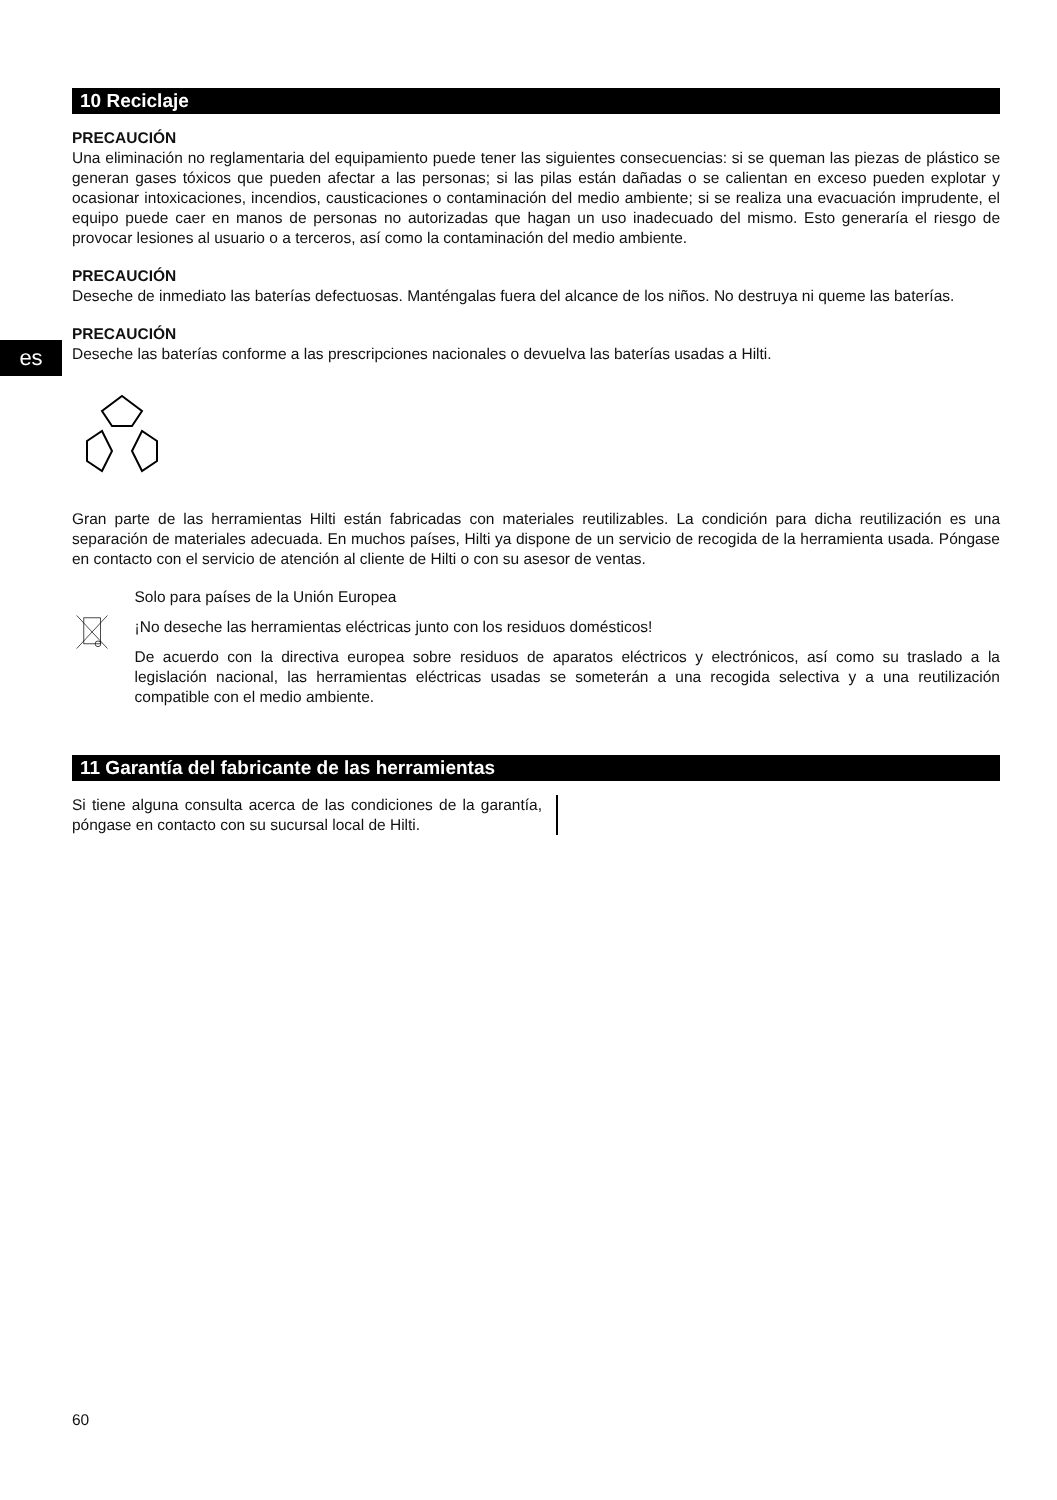es
10 Reciclaje
PRECAUCIÓN
Una eliminación no reglamentaria del equipamiento puede tener las siguientes consecuencias: si se queman las piezas de plástico se generan gases tóxicos que pueden afectar a las personas; si las pilas están dañadas o se calientan en exceso pueden explotar y ocasionar intoxicaciones, incendios, causticaciones o contaminación del medio ambiente; si se realiza una evacuación imprudente, el equipo puede caer en manos de personas no autorizadas que hagan un uso inadecuado del mismo. Esto generaría el riesgo de provocar lesiones al usuario o a terceros, así como la contaminación del medio ambiente.
PRECAUCIÓN
Deseche de inmediato las baterías defectuosas. Manténgalas fuera del alcance de los niños. No destruya ni queme las baterías.
PRECAUCIÓN
Deseche las baterías conforme a las prescripciones nacionales o devuelva las baterías usadas a Hilti.
Gran parte de las herramientas Hilti están fabricadas con materiales reutilizables. La condición para dicha reutilización es una separación de materiales adecuada. En muchos países, Hilti ya dispone de un servicio de recogida de la herramienta usada. Póngase en contacto con el servicio de atención al cliente de Hilti o con su asesor de ventas.
Solo para países de la Unión Europea
¡No deseche las herramientas eléctricas junto con los residuos domésticos!
De acuerdo con la directiva europea sobre residuos de aparatos eléctricos y electrónicos, así como su traslado a la legislación nacional, las herramientas eléctricas usadas se someterán a una recogida selectiva y a una reutilización compatible con el medio ambiente.
11 Garantía del fabricante de las herramientas
Si tiene alguna consulta acerca de las condiciones de la garantía, póngase en contacto con su sucursal local de Hilti.
60